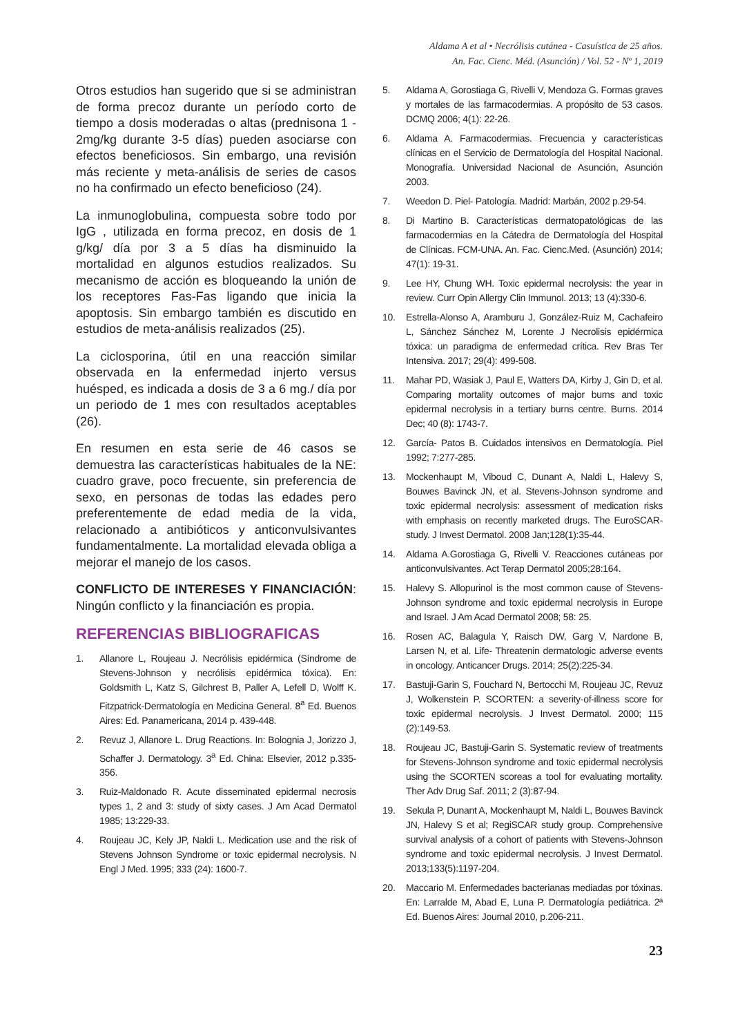Aldama A et al • Necrólisis cutánea - Casuística de 25 años.
An. Fac. Cienc. Méd. (Asunción) / Vol. 52 - Nº 1, 2019
Otros estudios han sugerido que si se administran de forma precoz durante un período corto de tiempo a dosis moderadas o altas (prednisona 1 - 2mg/kg durante 3-5 días) pueden asociarse con efectos beneficiosos. Sin embargo, una revisión más reciente y meta-análisis de series de casos no ha confirmado un efecto beneficioso (24).
La inmunoglobulina, compuesta sobre todo por IgG , utilizada en forma precoz, en dosis de 1 g/kg/ día por 3 a 5 días ha disminuido la mortalidad en algunos estudios realizados. Su mecanismo de acción es bloqueando la unión de los receptores Fas-Fas ligando que inicia la apoptosis. Sin embargo también es discutido en estudios de meta-análisis realizados (25).
La ciclosporina, útil en una reacción similar observada en la enfermedad injerto versus huésped, es indicada a dosis de 3 a 6 mg./ día por un periodo de 1 mes con resultados aceptables (26).
En resumen en esta serie de 46 casos se demuestra las características habituales de la NE: cuadro grave, poco frecuente, sin preferencia de sexo, en personas de todas las edades pero preferentemente de edad media de la vida, relacionado a antibióticos y anticonvulsivantes fundamentalmente. La mortalidad elevada obliga a mejorar el manejo de los casos.
CONFLICTO DE INTERESES Y FINANCIACIÓN: Ningún conflicto y la financiación es propia.
REFERENCIAS BIBLIOGRAFICAS
1. Allanore L, Roujeau J. Necrólisis epidérmica (Síndrome de Stevens-Johnson y necrólisis epidérmica tóxica). En: Goldsmith L, Katz S, Gilchrest B, Paller A, Lefell D, Wolff K. Fitzpatrick-Dermatología en Medicina General. 8<sup>a</sup> Ed. Buenos Aires: Ed. Panamericana, 2014 p. 439-448.
2. Revuz J, Allanore L. Drug Reactions. In: Bolognia J, Jorizzo J, Schaffer J. Dermatology. 3<sup>a</sup> Ed. China: Elsevier, 2012 p.335-356.
3. Ruiz-Maldonado R. Acute disseminated epidermal necrosis types 1, 2 and 3: study of sixty cases. J Am Acad Dermatol 1985; 13:229-33.
4. Roujeau JC, Kely JP, Naldi L. Medication use and the risk of Stevens Johnson Syndrome or toxic epidermal necrolysis. N Engl J Med. 1995; 333 (24): 1600-7.
5. Aldama A, Gorostiaga G, Rivelli V, Mendoza G. Formas graves y mortales de las farmacodermias. A propósito de 53 casos. DCMQ 2006; 4(1): 22-26.
6. Aldama A. Farmacodermias. Frecuencia y características clínicas en el Servicio de Dermatología del Hospital Nacional. Monografía. Universidad Nacional de Asunción, Asunción 2003.
7. Weedon D. Piel- Patología. Madrid: Marbán, 2002 p.29-54.
8. Di Martino B. Características dermatopatológicas de las farmacodermias en la Cátedra de Dermatología del Hospital de Clínicas. FCM-UNA. An. Fac. Cienc.Med. (Asunción) 2014; 47(1): 19-31.
9. Lee HY, Chung WH. Toxic epidermal necrolysis: the year in review. Curr Opin Allergy Clin Immunol. 2013; 13 (4):330-6.
10. Estrella-Alonso A, Aramburu J, González-Ruiz M, Cachafeiro L, Sánchez Sánchez M, Lorente J Necrolisis epidérmica tóxica: un paradigma de enfermedad crítica. Rev Bras Ter Intensiva. 2017; 29(4): 499-508.
11. Mahar PD, Wasiak J, Paul E, Watters DA, Kirby J, Gin D, et al. Comparing mortality outcomes of major burns and toxic epidermal necrolysis in a tertiary burns centre. Burns. 2014 Dec; 40 (8): 1743-7.
12. García- Patos B. Cuidados intensivos en Dermatología. Piel 1992; 7:277-285.
13. Mockenhaupt M, Viboud C, Dunant A, Naldi L, Halevy S, Bouwes Bavinck JN, et al. Stevens-Johnson syndrome and toxic epidermal necrolysis: assessment of medication risks with emphasis on recently marketed drugs. The EuroSCAR-study. J Invest Dermatol. 2008 Jan;128(1):35-44.
14. Aldama A.Gorostiaga G, Rivelli V. Reacciones cutáneas por anticonvulsivantes. Act Terap Dermatol 2005;28:164.
15. Halevy S. Allopurinol is the most common cause of Stevens-Johnson syndrome and toxic epidermal necrolysis in Europe and Israel. J Am Acad Dermatol 2008; 58: 25.
16. Rosen AC, Balagula Y, Raisch DW, Garg V, Nardone B, Larsen N, et al. Life- Threatenin dermatologic adverse events in oncology. Anticancer Drugs. 2014; 25(2):225-34.
17. Bastuji-Garin S, Fouchard N, Bertocchi M, Roujeau JC, Revuz J, Wolkenstein P. SCORTEN: a severity-of-illness score for toxic epidermal necrolysis. J Invest Dermatol. 2000; 115 (2):149-53.
18. Roujeau JC, Bastuji-Garin S. Systematic review of treatments for Stevens-Johnson syndrome and toxic epidermal necrolysis using the SCORTEN scoreas a tool for evaluating mortality. Ther Adv Drug Saf. 2011; 2 (3):87-94.
19. Sekula P, Dunant A, Mockenhaupt M, Naldi L, Bouwes Bavinck JN, Halevy S et al; RegiSCAR study group. Comprehensive survival analysis of a cohort of patients with Stevens-Johnson syndrome and toxic epidermal necrolysis. J Invest Dermatol. 2013;133(5):1197-204.
20. Maccario M. Enfermedades bacterianas mediadas por tóxinas. En: Larralde M, Abad E, Luna P. Dermatología pediátrica. 2ª Ed. Buenos Aires: Journal 2010, p.206-211.
23